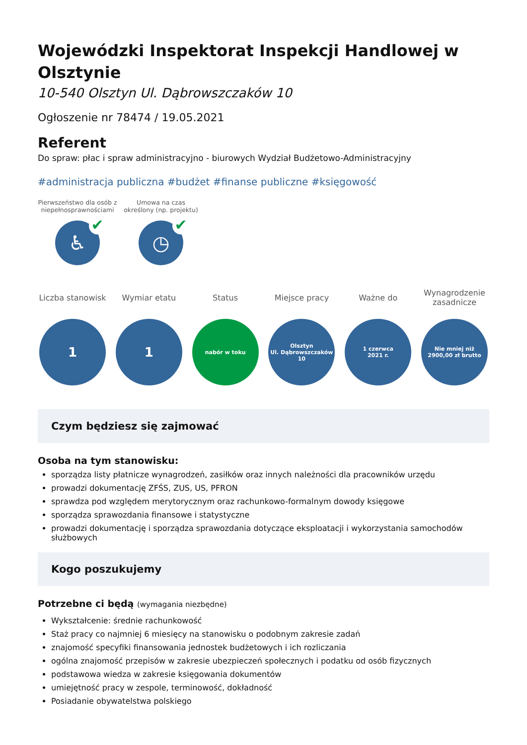Wojewódzki Inspektorat Inspekcji Handlowej w Olsztynie
10-540 Olsztyn Ul. Dąbrowszczaków 10
Ogłoszenie nr 78474 / 19.05.2021
Referent
Do spraw: płac i spraw administracyjno - biurowych Wydział Budżetowo-Administracyjny
#administracja publiczna #budżet #finanse publiczne #księgowość
Pierwszeństwo dla osób z niepełnosprawnościami
♿ ✔
Umowa na czas określony (np. projektu)
◷ ✔
Liczba stanowisk
1
Wymiar etatu
1
Status
nabór w toku
Miejsce pracy
Olsztyn
Ul. Dąbrowszczaków
10
Ważne do
1 czerwca
2021 r.
Wynagrodzenie zasadnicze
Nie mniej niż
2900,00 zł brutto
Czym będziesz się zajmować
Osoba na tym stanowisku:
sporządza listy płatnicze wynagrodzeń, zasiłków oraz innych należności dla pracowników urzędu
prowadzi dokumentację ZFŚS, ZUS, US, PFRON
sprawdza pod względem merytorycznym oraz rachunkowo-formalnym dowody księgowe
sporządza sprawozdania finansowe i statystyczne
prowadzi dokumentację i sporządza sprawozdania dotyczące eksploatacji i wykorzystania samochodów służbowych
Kogo poszukujemy
Potrzebne ci będą (wymagania niezbędne)
Wykształcenie: średnie rachunkowość
Staż pracy co najmniej 6 miesięcy na stanowisku o podobnym zakresie zadań
znajomość specyfiki finansowania jednostek budżetowych i ich rozliczania
ogólna znajomość przepisów w zakresie ubezpieczeń społecznych i podatku od osób fizycznych
podstawowa wiedza w zakresie księgowania dokumentów
umiejętność pracy w zespole, terminowość, dokładność
Posiadanie obywatelstwa polskiego